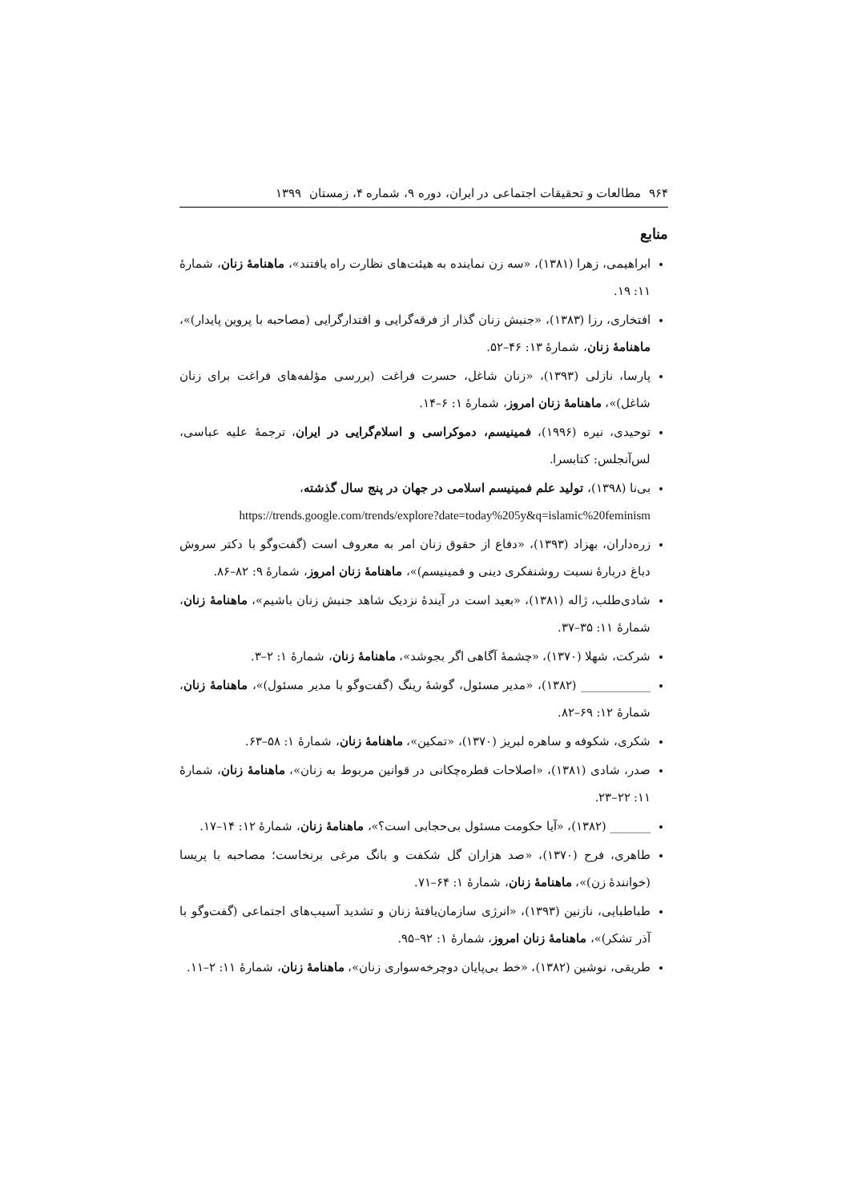۹۶۴ مطالعات و تحقیقات اجتماعی در ایران، دوره ۹، شماره ۴، زمستان ۱۳۹۹
منابع
ابراهیمی، زهرا (۱۳۸۱)، «سه زن نماینده به هیئت‌های نظارت راه یافتند»، ماهنامهٔ زنان، شمارهٔ ۱۱: ۱۹.
افتخاری، رزا (۱۳۸۳)، «جنبش زنان گذار از فرقه‌گرایی و اقتدارگرایی (مصاحبه با پروین پایدار)»، ماهنامهٔ زنان، شمارهٔ ۱۳: ۴۶–۵۲.
پارسا، نازلی (۱۳۹۳)، «زنان شاغل، حسرت فراغت (بررسی مؤلفه‌های فراغت برای زنان شاغل)»، ماهنامهٔ زنان امروز، شمارهٔ ۱: ۶–۱۴.
توحیدی، نیره (۱۹۹۶)، فمینیسم، دموکراسی و اسلام‌گرایی در ایران، ترجمهٔ علیه عباسی، لس‌آنجلس: کتابسرا.
بی‌نا (۱۳۹۸)، تولید علم فمینیسم اسلامی در جهان در پنج سال گذشته،
https://trends.google.com/trends/explore?date=today%205y&q=islamic%20feminism
زره‌داران، بهزاد (۱۳۹۳)، «دفاع از حقوق زنان امر به معروف است (گفت‌وگو با دکتر سروش دباغ دربارهٔ نسبت روشنفکری دینی و فمینیسم)»، ماهنامهٔ زنان امروز، شمارهٔ ۹: ۸۲–۸۶.
شادی‌طلب، ژاله (۱۳۸۱)، «بعید است در آیندهٔ نزدیک شاهد جنبش زنان باشیم»، ماهنامهٔ زنان، شمارهٔ ۱۱: ۳۵–۳۷.
شرکت، شهلا (۱۳۷۰)، «چشمهٔ آگاهی اگر بجوشد»، ماهنامهٔ زنان، شمارهٔ ۱: ۲–۳.
____________ (۱۳۸۲)، «مدیر مسئول، گوشهٔ رینگ (گفت‌وگو با مدیر مسئول)»، ماهنامهٔ زنان، شمارهٔ ۱۲: ۶۹–۸۲.
شکری، شکوفه و ساهره لبریز (۱۳۷۰)، «تمکین»، ماهنامهٔ زنان، شمارهٔ ۱: ۵۸–۶۳.
صدر، شادی (۱۳۸۱)، «اصلاحات قطره‌چکانی در قوانین مربوط به زنان»، ماهنامهٔ زنان، شمارهٔ ۱۱: ۲۲–۲۳.
_______ (۱۳۸۲)، «آیا حکومت مسئول بی‌حجابی است؟»، ماهنامهٔ زنان، شمارهٔ ۱۲: ۱۴–۱۷.
طاهری، فرح (۱۳۷۰)، «صد هزاران گل شکفت و بانگ مرغی برنخاست؛ مصاحبه با پریسا (خوانندهٔ زن)»، ماهنامهٔ زنان، شمارهٔ ۱: ۶۴–۷۱.
طباطبایی، نازنین (۱۳۹۳)، «انرژی سازمان‌یافتهٔ زنان و تشدید آسیب‌های اجتماعی (گفت‌وگو با آذر تشکر)»، ماهنامهٔ زنان امروز، شمارهٔ ۱: ۹۲–۹۵.
طریقی، نوشین (۱۳۸۲)، «خط بی‌پایان دوچرخه‌سواری زنان»، ماهنامهٔ زنان، شمارهٔ ۱۱: ۲–۱۱.